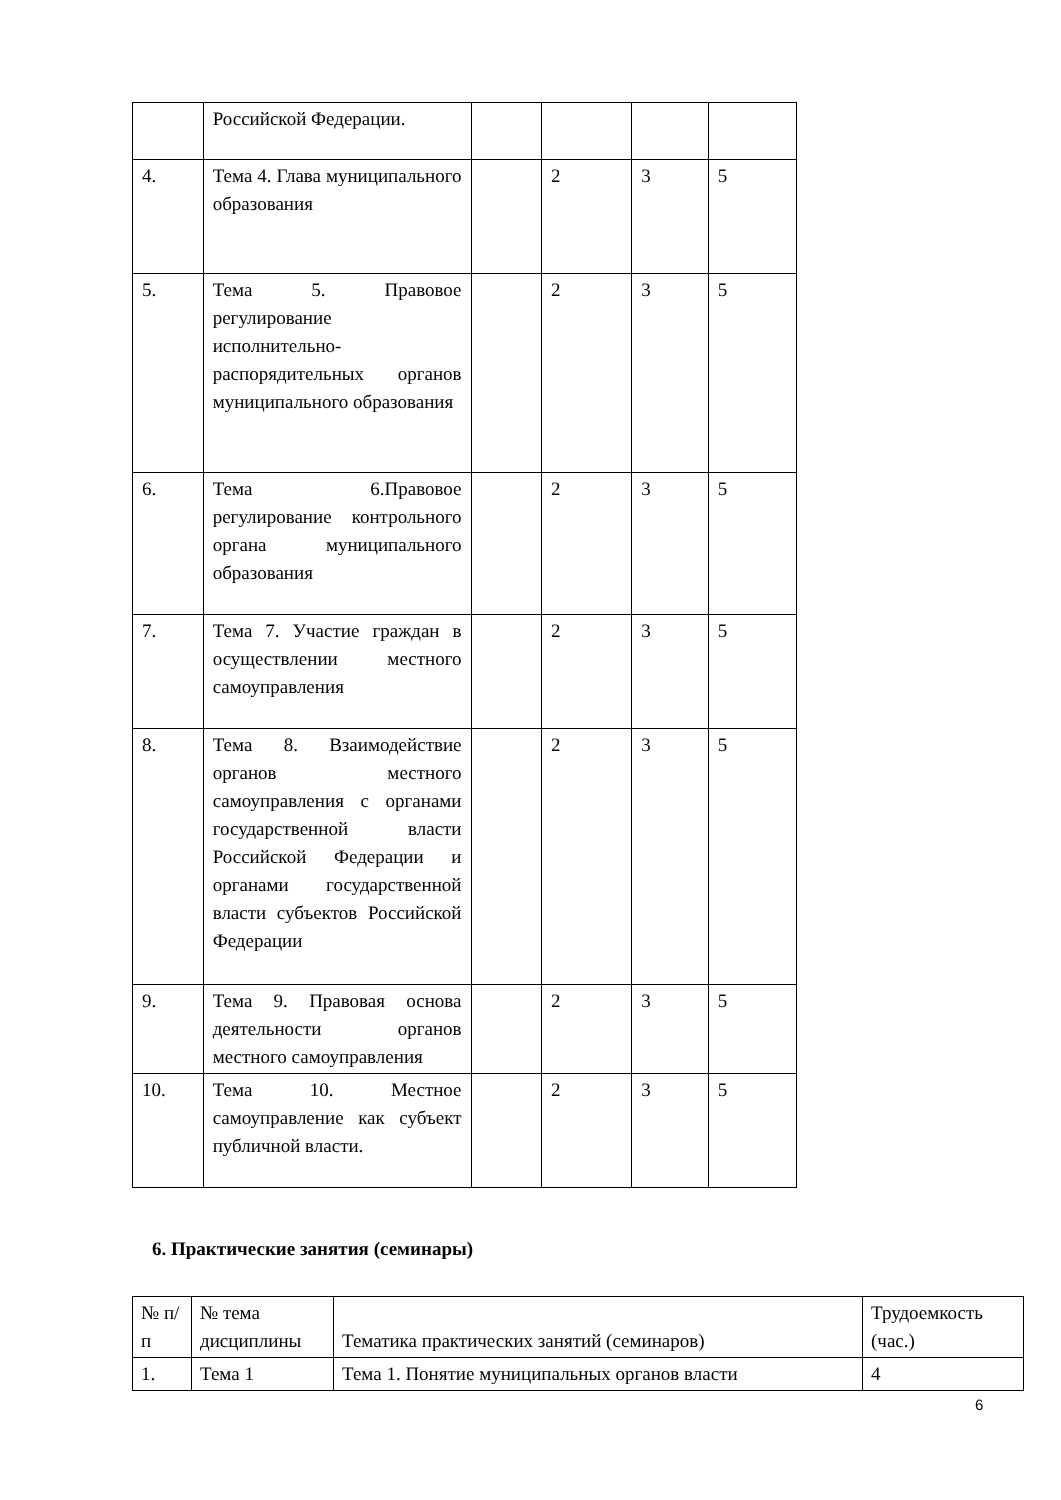| | Российской Федерации. | | | | |
| 4. | Тема 4. Глава муниципального образования | | 2 | 3 | 5 |
| 5. | Тема 5. Правовое регулирование исполнительно-распорядительных органов муниципального образования | | 2 | 3 | 5 |
| 6. | Тема 6.Правовое регулирование контрольного органа муниципального образования | | 2 | 3 | 5 |
| 7. | Тема 7. Участие граждан в осуществлении местного самоуправления | | 2 | 3 | 5 |
| 8. | Тема 8. Взаимодействие органов местного самоуправления с органами государственной власти Российской Федерации и органами государственной власти субъектов Российской Федерации | | 2 | 3 | 5 |
| 9. | Тема 9. Правовая основа деятельности органов местного самоуправления | | 2 | 3 | 5 |
| 10. | Тема 10. Местное самоуправление как субъект публичной власти. | | 2 | 3 | 5 |
6. Практические занятия (семинары)
| № п/п | № тема дисциплины | Тематика практических занятий (семинаров) | Трудоемкость (час.) |
| 1. | Тема 1 | Тема 1. Понятие муниципальных органов власти | 4 |
6